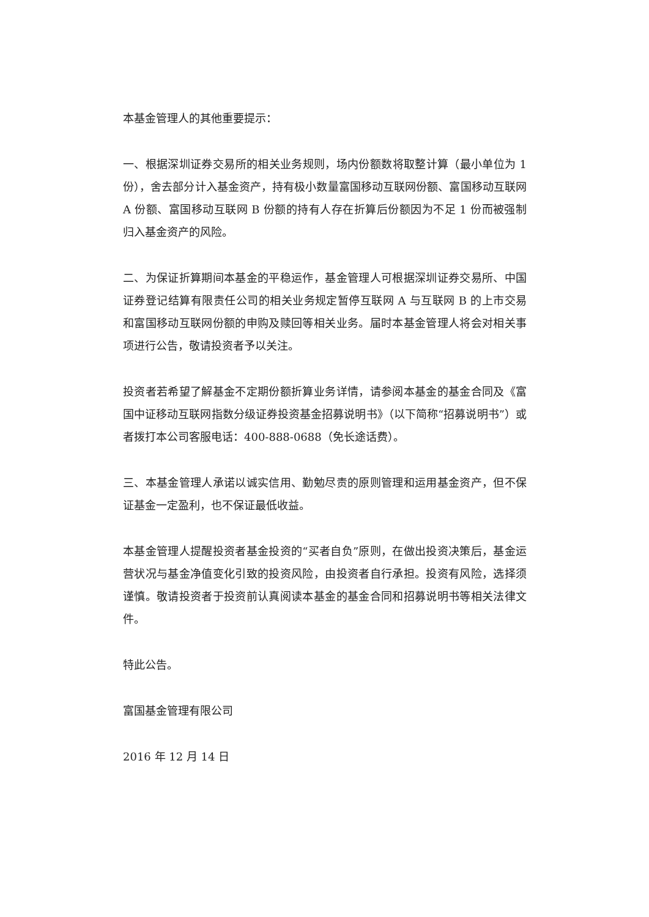本基金管理人的其他重要提示：
一、根据深圳证券交易所的相关业务规则，场内份额数将取整计算（最小单位为 1 份），舍去部分计入基金资产，持有极小数量富国移动互联网份额、富国移动互联网 A 份额、富国移动互联网 B 份额的持有人存在折算后份额因为不足 1 份而被强制归入基金资产的风险。
二、为保证折算期间本基金的平稳运作，基金管理人可根据深圳证券交易所、中国证券登记结算有限责任公司的相关业务规定暂停互联网 A 与互联网 B 的上市交易和富国移动互联网份额的申购及赎回等相关业务。届时本基金管理人将会对相关事项进行公告，敬请投资者予以关注。
投资者若希望了解基金不定期份额折算业务详情，请参阅本基金的基金合同及《富国中证移动互联网指数分级证券投资基金招募说明书》（以下简称“招募说明书”）或者拨打本公司客服电话：400-888-0688（免长途话费）。
三、本基金管理人承诺以诚实信用、勤勉尽责的原则管理和运用基金资产，但不保证基金一定盈利，也不保证最低收益。
本基金管理人提醒投资者基金投资的“买者自负”原则，在做出投资决策后，基金运营状况与基金净值变化引致的投资风险，由投资者自行承担。投资有风险，选择须谨慎。敬请投资者于投资前认真阅读本基金的基金合同和招募说明书等相关法律文件。
特此公告。
富国基金管理有限公司
2016 年 12 月 14 日